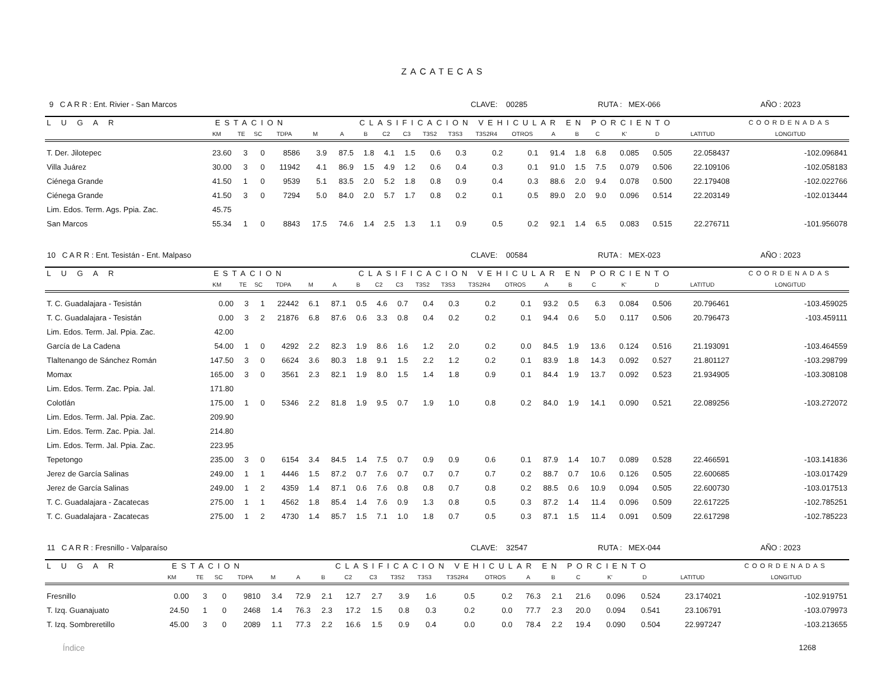ZACATECAS
9 C A R R : Ent. Rivier - San Marcos CLAVE: 00285 RUTA : MEX-066 AÑO : 2023
| L U G A R | ESTACION | | | | CLASIFICACION VEHICULAR EN PORCIENTO | | | | | | | | | | | | | | | COORDENADAS |
| --- | --- | --- | --- | --- | --- | --- | --- | --- | --- | --- | --- | --- | --- | --- | --- | --- | --- | --- | --- | --- |
| | KM | TE | SC | TDPA | M | A | B | C2 | C3 | T3S2 | T3S3 | T3S2R4 | OTROS | A | B | C | K' | D | LATITUD | LONGITUD |
| T. Der. Jilotepec | 23.60 | 3 | 0 | 8586 | 3.9 | 87.5 | 1.8 | 4.1 | 1.5 | 0.6 | 0.3 | 0.2 | 0.1 | 91.4 | 1.8 | 6.8 | 0.085 | 0.505 | 22.058437 | -102.096841 |
| Villa Juárez | 30.00 | 3 | 0 | 11942 | 4.1 | 86.9 | 1.5 | 4.9 | 1.2 | 0.6 | 0.4 | 0.3 | 0.1 | 91.0 | 1.5 | 7.5 | 0.079 | 0.506 | 22.109106 | -102.058183 |
| Ciénega Grande | 41.50 | 1 | 0 | 9539 | 5.1 | 83.5 | 2.0 | 5.2 | 1.8 | 0.8 | 0.9 | 0.4 | 0.3 | 88.6 | 2.0 | 9.4 | 0.078 | 0.500 | 22.179408 | -102.022766 |
| Ciénega Grande | 41.50 | 3 | 0 | 7294 | 5.0 | 84.0 | 2.0 | 5.7 | 1.7 | 0.8 | 0.2 | 0.1 | 0.5 | 89.0 | 2.0 | 9.0 | 0.096 | 0.514 | 22.203149 | -102.013444 |
| Lim. Edos. Term. Ags. Ppia. Zac. | 45.75 | | | | | | | | | | | | | | | | | | | |
| San Marcos | 55.34 | 1 | 0 | 8843 | 17.5 | 74.6 | 1.4 | 2.5 | 1.3 | 1.1 | 0.9 | 0.5 | 0.2 | 92.1 | 1.4 | 6.5 | 0.083 | 0.515 | 22.276711 | -101.956078 |
10 C A R R : Ent. Tesistán - Ent. Malpaso CLAVE: 00584 RUTA : MEX-023 AÑO : 2023
| L U G A R | ESTACION | | | | CLASIFICACION VEHICULAR EN PORCIENTO | | | | | | | | | | | | | | | COORDENADAS |
| --- | --- | --- | --- | --- | --- | --- | --- | --- | --- | --- | --- | --- | --- | --- | --- | --- | --- | --- | --- | --- |
| | KM | TE | SC | TDPA | M | A | B | C2 | C3 | T3S2 | T3S3 | T3S2R4 | OTROS | A | B | C | K' | D | LATITUD | LONGITUD |
| T. C. Guadalajara - Tesistán | 0.00 | 3 | 1 | 22442 | 6.1 | 87.1 | 0.5 | 4.6 | 0.7 | 0.4 | 0.3 | 0.2 | 0.1 | 93.2 | 0.5 | 6.3 | 0.084 | 0.506 | 20.796461 | -103.459025 |
| T. C. Guadalajara - Tesistán | 0.00 | 3 | 2 | 21876 | 6.8 | 87.6 | 0.6 | 3.3 | 0.8 | 0.4 | 0.2 | 0.2 | 0.1 | 94.4 | 0.6 | 5.0 | 0.117 | 0.506 | 20.796473 | -103.459111 |
| Lim. Edos. Term. Jal. Ppia. Zac. | 42.00 | | | | | | | | | | | | | | | | | | | |
| García de La Cadena | 54.00 | 1 | 0 | 4292 | 2.2 | 82.3 | 1.9 | 8.6 | 1.6 | 1.2 | 2.0 | 0.2 | 0.0 | 84.5 | 1.9 | 13.6 | 0.124 | 0.516 | 21.193091 | -103.464559 |
| Tlaltenango de Sánchez Román | 147.50 | 3 | 0 | 6624 | 3.6 | 80.3 | 1.8 | 9.1 | 1.5 | 2.2 | 1.2 | 0.2 | 0.1 | 83.9 | 1.8 | 14.3 | 0.092 | 0.527 | 21.801127 | -103.298799 |
| Momax | 165.00 | 3 | 0 | 3561 | 2.3 | 82.1 | 1.9 | 8.0 | 1.5 | 1.4 | 1.8 | 0.9 | 0.1 | 84.4 | 1.9 | 13.7 | 0.092 | 0.523 | 21.934905 | -103.308108 |
| Lim. Edos. Term. Zac. Ppia. Jal. | 171.80 | | | | | | | | | | | | | | | | | | | |
| Colotlán | 175.00 | 1 | 0 | 5346 | 2.2 | 81.8 | 1.9 | 9.5 | 0.7 | 1.9 | 1.0 | 0.8 | 0.2 | 84.0 | 1.9 | 14.1 | 0.090 | 0.521 | 22.089256 | -103.272072 |
| Lim. Edos. Term. Jal. Ppia. Zac. | 209.90 | | | | | | | | | | | | | | | | | | | |
| Lim. Edos. Term. Zac. Ppia. Jal. | 214.80 | | | | | | | | | | | | | | | | | | | |
| Lim. Edos. Term. Jal. Ppia. Zac. | 223.95 | | | | | | | | | | | | | | | | | | | |
| Tepetongo | 235.00 | 3 | 0 | 6154 | 3.4 | 84.5 | 1.4 | 7.5 | 0.7 | 0.9 | 0.9 | 0.6 | 0.1 | 87.9 | 1.4 | 10.7 | 0.089 | 0.528 | 22.466591 | -103.141836 |
| Jerez de García Salinas | 249.00 | 1 | 1 | 4446 | 1.5 | 87.2 | 0.7 | 7.6 | 0.7 | 0.7 | 0.7 | 0.7 | 0.2 | 88.7 | 0.7 | 10.6 | 0.126 | 0.505 | 22.600685 | -103.017429 |
| Jerez de García Salinas | 249.00 | 1 | 2 | 4359 | 1.4 | 87.1 | 0.6 | 7.6 | 0.8 | 0.8 | 0.7 | 0.8 | 0.2 | 88.5 | 0.6 | 10.9 | 0.094 | 0.505 | 22.600730 | -103.017513 |
| T. C. Guadalajara - Zacatecas | 275.00 | 1 | 1 | 4562 | 1.8 | 85.4 | 1.4 | 7.6 | 0.9 | 1.3 | 0.8 | 0.5 | 0.3 | 87.2 | 1.4 | 11.4 | 0.096 | 0.509 | 22.617225 | -102.785251 |
| T. C. Guadalajara - Zacatecas | 275.00 | 1 | 2 | 4730 | 1.4 | 85.7 | 1.5 | 7.1 | 1.0 | 1.8 | 0.7 | 0.5 | 0.3 | 87.1 | 1.5 | 11.4 | 0.091 | 0.509 | 22.617298 | -102.785223 |
11 C A R R : Fresnillo - Valparaíso CLAVE: 32547 RUTA : MEX-044 AÑO : 2023
| L U G A R | ESTACION | | | | CLASIFICACION VEHICULAR EN PORCIENTO | | | | | | | | | | | | | | | COORDENADAS |
| --- | --- | --- | --- | --- | --- | --- | --- | --- | --- | --- | --- | --- | --- | --- | --- | --- | --- | --- | --- | --- |
| | KM | TE | SC | TDPA | M | A | B | C2 | C3 | T3S2 | T3S3 | T3S2R4 | OTROS | A | B | C | K' | D | LATITUD | LONGITUD |
| Fresnillo | 0.00 | 3 | 0 | 9810 | 3.4 | 72.9 | 2.1 | 12.7 | 2.7 | 3.9 | 1.6 | 0.5 | 0.2 | 76.3 | 2.1 | 21.6 | 0.096 | 0.524 | 23.174021 | -102.919751 |
| T. Izq. Guanajuato | 24.50 | 1 | 0 | 2468 | 1.4 | 76.3 | 2.3 | 17.2 | 1.5 | 0.8 | 0.3 | 0.2 | 0.0 | 77.7 | 2.3 | 20.0 | 0.094 | 0.541 | 23.106791 | -103.079973 |
| T. Izq. Sombreretillo | 45.00 | 3 | 0 | 2089 | 1.1 | 77.3 | 2.2 | 16.6 | 1.5 | 0.9 | 0.4 | 0.0 | 0.0 | 78.4 | 2.2 | 19.4 | 0.090 | 0.504 | 22.997247 | -103.213655 |
Índice 1268